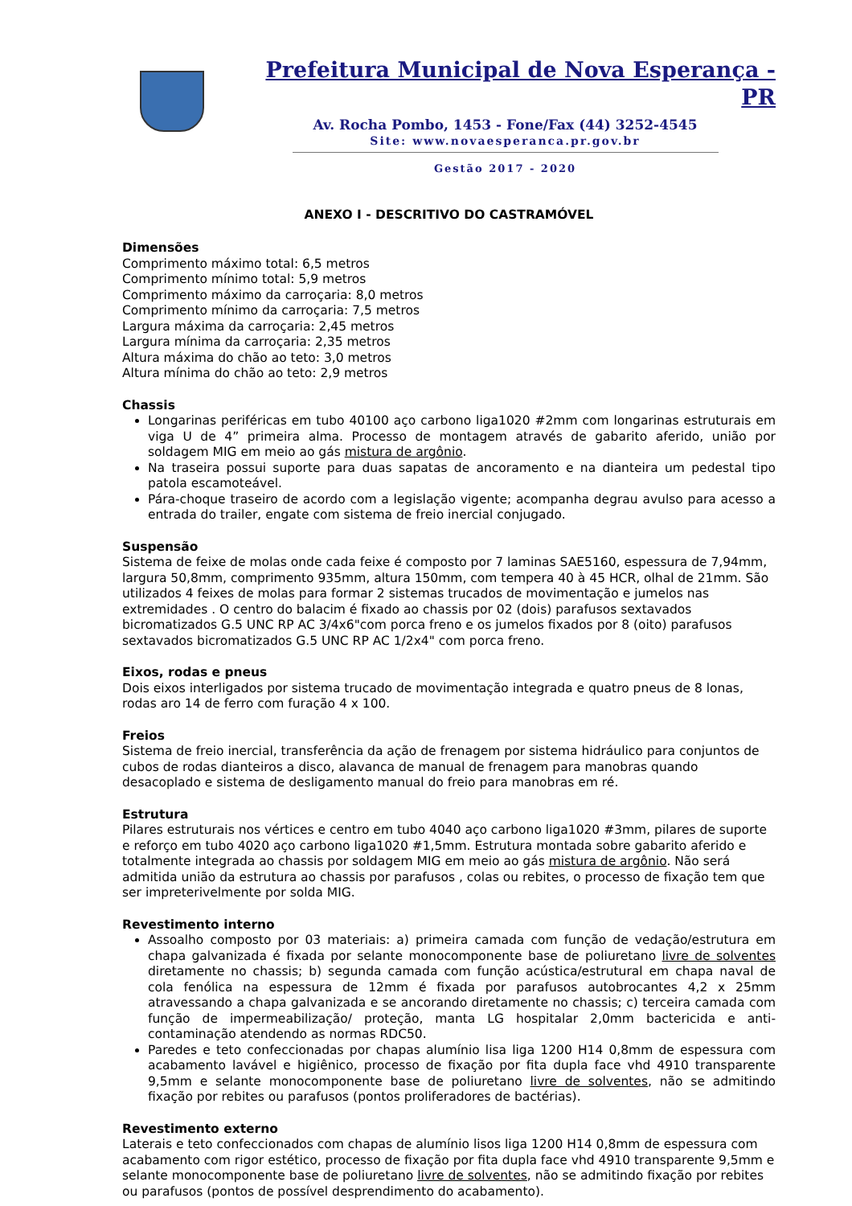Prefeitura Municipal de Nova Esperança - PR
Av. Rocha Pombo, 1453 - Fone/Fax (44) 3252-4545
Site: www.novaesperanca.pr.gov.br
Gestão 2017 - 2020
ANEXO I - DESCRITIVO DO CASTRAMÓVEL
Dimensões
Comprimento máximo total: 6,5 metros
Comprimento mínimo total: 5,9 metros
Comprimento máximo da carroçaria: 8,0 metros
Comprimento mínimo da carroçaria: 7,5 metros
Largura máxima da carroçaria: 2,45 metros
Largura mínima da carroçaria: 2,35 metros
Altura máxima do chão ao teto: 3,0 metros
Altura mínima do chão ao teto: 2,9 metros
Chassis
Longarinas periféricas em tubo 40100 aço carbono liga1020 #2mm com longarinas estruturais em viga U de 4” primeira alma. Processo de montagem através de gabarito aferido, união por soldagem MIG em meio ao gás mistura de argônio.
Na traseira possui suporte para duas sapatas de ancoramento e na dianteira um pedestal tipo patola escamoteável.
Pára-choque traseiro de acordo com a legislação vigente; acompanha degrau avulso para acesso a entrada do trailer, engate com sistema de freio inercial conjugado.
Suspensão
Sistema de feixe de molas onde cada feixe é composto por 7 laminas SAE5160, espessura de 7,94mm, largura 50,8mm, comprimento 935mm, altura 150mm, com tempera 40 à 45 HCR, olhal de 21mm. São utilizados 4 feixes de molas para formar 2 sistemas trucados de movimentação e jumelos nas extremidades . O centro do balacim é fixado ao chassis por 02 (dois) parafusos sextavados bicromatizados G.5 UNC RP AC 3/4x6"com porca freno e os jumelos fixados por 8 (oito) parafusos sextavados bicromatizados G.5 UNC RP AC 1/2x4" com porca freno.
Eixos, rodas e pneus
Dois eixos interligados por sistema trucado de movimentação integrada e quatro pneus de 8 lonas, rodas aro 14 de ferro com furação 4 x 100.
Freios
Sistema de freio inercial, transferência da ação de frenagem por sistema hidráulico para conjuntos de cubos de rodas dianteiros a disco, alavanca de manual de frenagem para manobras quando desacoplado e sistema de desligamento manual do freio para manobras em ré.
Estrutura
Pilares estruturais nos vértices e centro em tubo 4040 aço carbono liga1020 #3mm, pilares de suporte e reforço em tubo 4020 aço carbono liga1020 #1,5mm. Estrutura montada sobre gabarito aferido e totalmente integrada ao chassis por soldagem MIG em meio ao gás mistura de argônio. Não será admitida união da estrutura ao chassis por parafusos , colas ou rebites, o processo de fixação tem que ser impreterivelmente por solda MIG.
Revestimento interno
Assoalho composto por 03 materiais: a) primeira camada com função de vedação/estrutura em chapa galvanizada é fixada por selante monocomponente base de poliuretano livre de solventes diretamente no chassis; b) segunda camada com função acústica/estrutural em chapa naval de cola fenólica na espessura de 12mm é fixada por parafusos autobrocantes 4,2 x 25mm atravessando a chapa galvanizada e se ancorando diretamente no chassis; c) terceira camada com função de impermeabilização/ proteção, manta LG hospitalar 2,0mm bactericida e anti-contaminação atendendo as normas RDC50.
Paredes e teto confeccionadas por chapas alumínio lisa liga 1200 H14 0,8mm de espessura com acabamento lavável e higiênico, processo de fixação por fita dupla face vhd 4910 transparente 9,5mm e selante monocomponente base de poliuretano livre de solventes, não se admitindo fixação por rebites ou parafusos (pontos proliferadores de bactérias).
Revestimento externo
Laterais e teto confeccionados com chapas de alumínio lisos liga 1200 H14 0,8mm de espessura com acabamento com rigor estético, processo de fixação por fita dupla face vhd 4910 transparente 9,5mm e selante monocomponente base de poliuretano livre de solventes, não se admitindo fixação por rebites ou parafusos (pontos de possível desprendimento do acabamento).